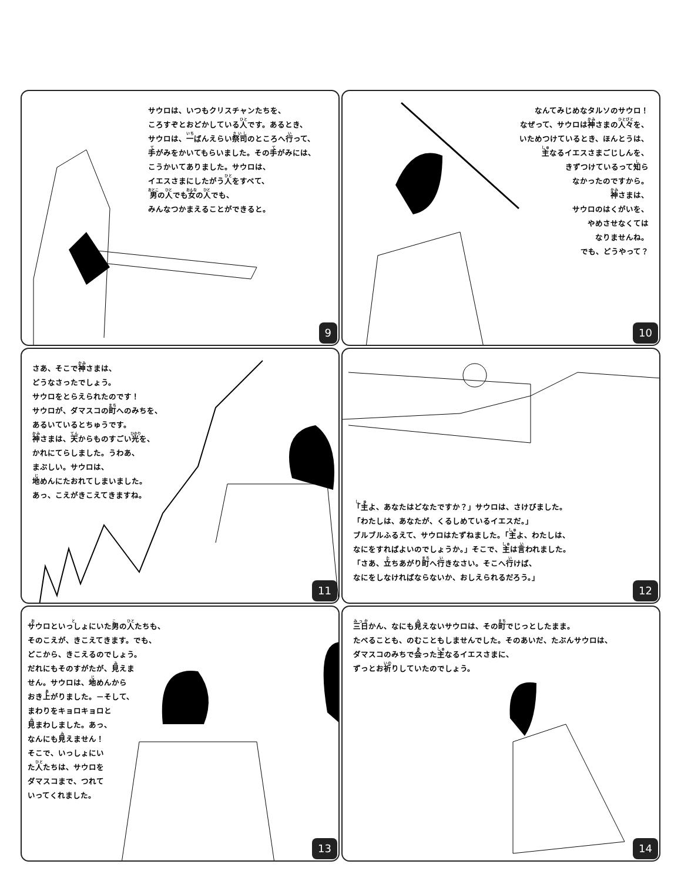サウロは、いつもクリスチャンたちを、
ころすぞとおどかしている人です。あるとき、
サウロは、一ばんえらい祭司のところへ行って、
手がみをかいてもらいました。その手がみには、
こうかいてありました。サウロは、
イエスさまにしたがう人をすべて、
男の人でも女の人でも、
みんなつかまえることができると。
9
なんてみじめなタルソのサウロ！
なぜって、サウロは神さまの人々を、
いためつけているとき、ほんとうは、
主なるイエスさまごじしんを、
きずつけているって知ら
なかったのですから。
神さまは、
サウロのはくがいを、
やめさせなくては
なりませんね。
でも、どうやって？
10
さあ、そこで神さまは、
どうなさったでしょう。
サウロをとらえられたのです！
サウロが、ダマスコの町へのみちを、
あるいているとちゅうです。
神さまは、天からものすごい光を、
かれにてらしました。うわあ、
まぶしい。サウロは、
地めんにたおれてしまいました。
あっ、こえがきこえてきますね。
11
「主よ、あなたはどなたですか？」サウロは、さけびました。
「わたしは、あなたが、くるしめているイエスだ。」
ブルブルふるえて、サウロはたずねました。「主よ、わたしは、
なにをすればよいのでしょうか。」そこで、主は言われました。
「さあ、立ちあがり町へ行きなさい。そこへ行けば、
なにをしなければならないか、おしえられるだろう。」
12
サウロといっしょにいた男の人たちも、
そのこえが、きこえてきます。でも、
どこから、きこえるのでしょう。
だれにもそのすがたが、見えま
せん。サウロは、地めんから
おき上がりました。－そして、
まわりをキョロキョロと
見まわしました。あっ、
なんにも見えません！
そこで、いっしょにい
た人たちは、サウロを
ダマスコまで、つれて
いってくれました。
13
三日かん、なにも見えないサウロは、その町でじっとしたまま。
たべることも、のむこともしませんでした。そのあいだ、たぶんサウロは、
ダマスコのみちで会った主なるイエスさまに、
ずっとお祈りしていたのでしょう。
14